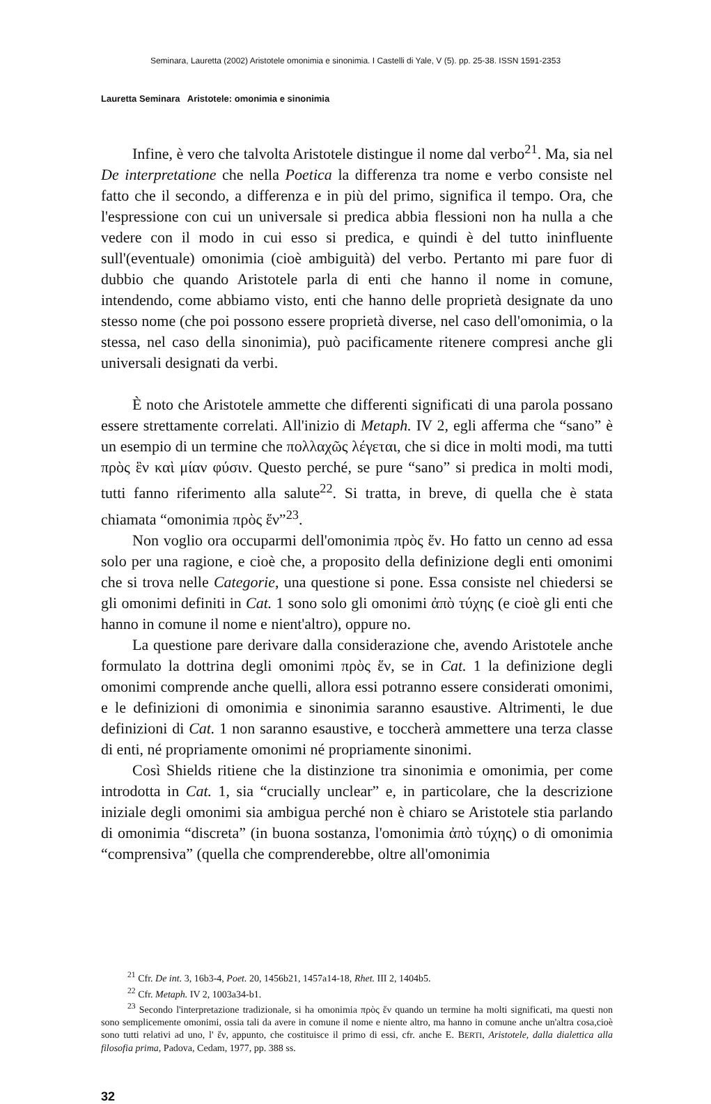Seminara, Lauretta (2002) Aristotele omonimia e sinonimia. I Castelli di Yale, V (5). pp. 25-38. ISSN 1591-2353
Lauretta Seminara Aristotele: omonimia e sinonimia
Infine, è vero che talvolta Aristotele distingue il nome dal verbo<sup>21</sup>. Ma, sia nel De interpretatione che nella Poetica la differenza tra nome e verbo consiste nel fatto che il secondo, a differenza e in più del primo, significa il tempo. Ora, che l'espressione con cui un universale si predica abbia flessioni non ha nulla a che vedere con il modo in cui esso si predica, e quindi è del tutto ininfluente sull'(eventuale) omonimia (cioè ambiguità) del verbo. Pertanto mi pare fuor di dubbio che quando Aristotele parla di enti che hanno il nome in comune, intendendo, come abbiamo visto, enti che hanno delle proprietà designate da uno stesso nome (che poi possono essere proprietà diverse, nel caso dell'omonimia, o la stessa, nel caso della sinonimia), può pacificamente ritenere compresi anche gli universali designati da verbi.
È noto che Aristotele ammette che differenti significati di una parola possano essere strettamente correlati. All'inizio di Metaph. IV 2, egli afferma che “sano” è un esempio di un termine che πολλαχῶς λέγεται, che si dice in molti modi, ma tutti πρὸς ἓν καὶ μίαν φύσιν. Questo perché, se pure “sano” si predica in molti modi, tutti fanno riferimento alla salute<sup>22</sup>. Si tratta, in breve, di quella che è stata chiamata “omonimia πρὸς ἕν”<sup>23</sup>.
Non voglio ora occuparmi dell'omonimia πρὸς ἕν. Ho fatto un cenno ad essa solo per una ragione, e cioè che, a proposito della definizione degli enti omonimi che si trova nelle Categorie, una questione si pone. Essa consiste nel chiedersi se gli omonimi definiti in Cat. 1 sono solo gli omonimi ἀπὸ τύχης (e cioè gli enti che hanno in comune il nome e nient'altro), oppure no.
La questione pare derivare dalla considerazione che, avendo Aristotele anche formulato la dottrina degli omonimi πρὸς ἕν, se in Cat. 1 la definizione degli omonimi comprende anche quelli, allora essi potranno essere considerati omonimi, e le definizioni di omonimia e sinonimia saranno esaustive. Altrimenti, le due definizioni di Cat. 1 non saranno esaustive, e toccherà ammettere una terza classe di enti, né propriamente omonimi né propriamente sinonimi.
Così Shields ritiene che la distinzione tra sinonimia e omonimia, per come introdotta in Cat. 1, sia “crucially unclear” e, in particolare, che la descrizione iniziale degli omonimi sia ambigua perché non è chiaro se Aristotele stia parlando di omonimia “discreta” (in buona sostanza, l'omonimia ἀπὸ τύχης) o di omonimia “comprensiva” (quella che comprenderebbe, oltre all'omonimia
<sup>21</sup> Cfr. De int. 3, 16b3-4, Poet. 20, 1456b21, 1457a14-18, Rhet. III 2, 1404b5.
<sup>22</sup> Cfr. Metaph. IV 2, 1003a34-b1.
<sup>23</sup> Secondo l'interpretazione tradizionale, si ha omonimia πρὸς ἕν quando un termine ha molti significati, ma questi non sono semplicemente omonimi, ossia tali da avere in comune il nome e niente altro, ma hanno in comune anche un'altra cosa,cioè sono tutti relativi ad uno, l' ἕν, appunto, che costituisce il primo di essi, cfr. anche E. BERTI, Aristotele, dalla dialettica alla filosofia prima, Padova, Cedam, 1977, pp. 388 ss.
32